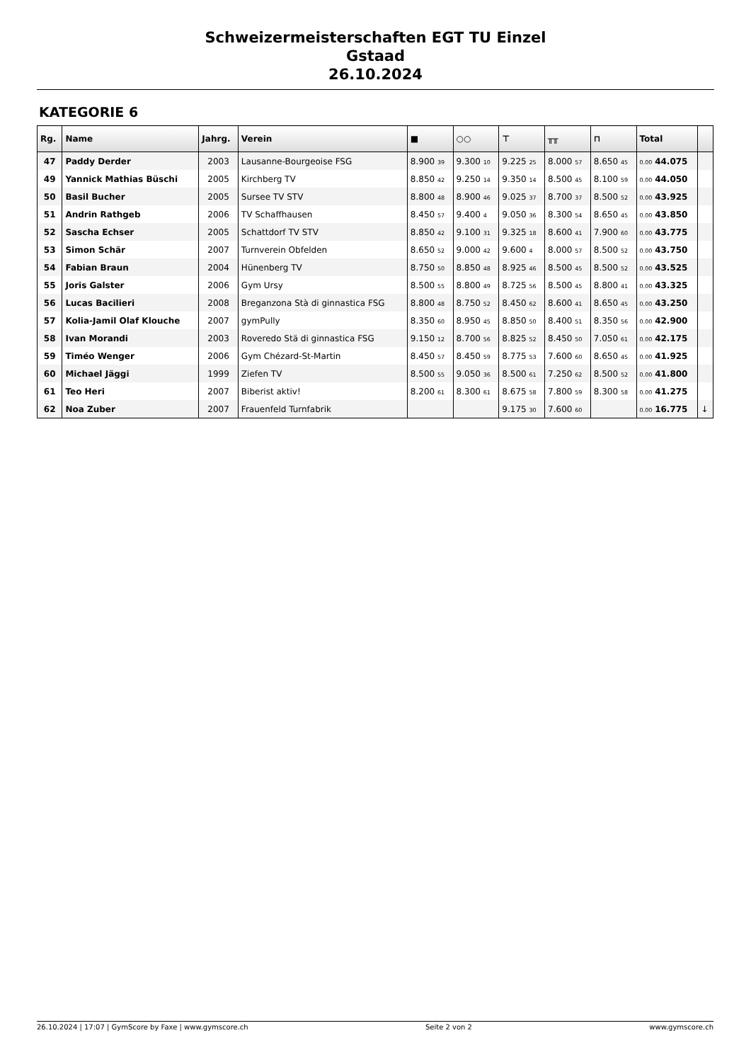Schweizermeisterschaften EGT TU Einzel
Gstaad
26.10.2024
KATEGORIE 6
| Rg. | Name | Jahrg. | Verein | ■ | ○○ | ⊤ | ╥╥ | ⊓ | Total | |
| --- | --- | --- | --- | --- | --- | --- | --- | --- | --- | --- |
| 47 | Paddy Derder | 2003 | Lausanne-Bourgeoise FSG | 8.900 39 | 9.300 10 | 9.225 25 | 8.000 57 | 8.650 45 | 0.00 44.075 | |
| 49 | Yannick Mathias Büschi | 2005 | Kirchberg TV | 8.850 42 | 9.250 14 | 9.350 14 | 8.500 45 | 8.100 59 | 0.00 44.050 | |
| 50 | Basil Bucher | 2005 | Sursee TV STV | 8.800 48 | 8.900 46 | 9.025 37 | 8.700 37 | 8.500 52 | 0.00 43.925 | |
| 51 | Andrin Rathgeb | 2006 | TV Schaffhausen | 8.450 57 | 9.400 4 | 9.050 36 | 8.300 54 | 8.650 45 | 0.00 43.850 | |
| 52 | Sascha Echser | 2005 | Schattdorf TV STV | 8.850 42 | 9.100 31 | 9.325 18 | 8.600 41 | 7.900 60 | 0.00 43.775 | |
| 53 | Simon Schär | 2007 | Turnverein Obfelden | 8.650 52 | 9.000 42 | 9.600 4 | 8.000 57 | 8.500 52 | 0.00 43.750 | |
| 54 | Fabian Braun | 2004 | Hünenberg TV | 8.750 50 | 8.850 48 | 8.925 46 | 8.500 45 | 8.500 52 | 0.00 43.525 | |
| 55 | Joris Galster | 2006 | Gym Ursy | 8.500 55 | 8.800 49 | 8.725 56 | 8.500 45 | 8.800 41 | 0.00 43.325 | |
| 56 | Lucas Bacilieri | 2008 | Breganzona Stà di ginnastica FSG | 8.800 48 | 8.750 52 | 8.450 62 | 8.600 41 | 8.650 45 | 0.00 43.250 | |
| 57 | Kolia-Jamil Olaf Klouche | 2007 | gymPully | 8.350 60 | 8.950 45 | 8.850 50 | 8.400 51 | 8.350 56 | 0.00 42.900 | |
| 58 | Ivan Morandi | 2003 | Roveredo Stä di ginnastica FSG | 9.150 12 | 8.700 56 | 8.825 52 | 8.450 50 | 7.050 61 | 0.00 42.175 | |
| 59 | Timéo Wenger | 2006 | Gym Chézard-St-Martin | 8.450 57 | 8.450 59 | 8.775 53 | 7.600 60 | 8.650 45 | 0.00 41.925 | |
| 60 | Michael Jäggi | 1999 | Ziefen TV | 8.500 55 | 9.050 36 | 8.500 61 | 7.250 62 | 8.500 52 | 0.00 41.800 | |
| 61 | Teo Heri | 2007 | Biberist aktiv! | 8.200 61 | 8.300 61 | 8.675 58 | 7.800 59 | 8.300 58 | 0.00 41.275 | |
| 62 | Noa Zuber | 2007 | Frauenfeld Turnfabrik | | | 9.175 30 | 7.600 60 | | 0.00 16.775 | ↓ |
26.10.2024 | 17:07 | GymScore by Faxe | www.gymscore.ch Seite 2 von 2 www.gymscore.ch